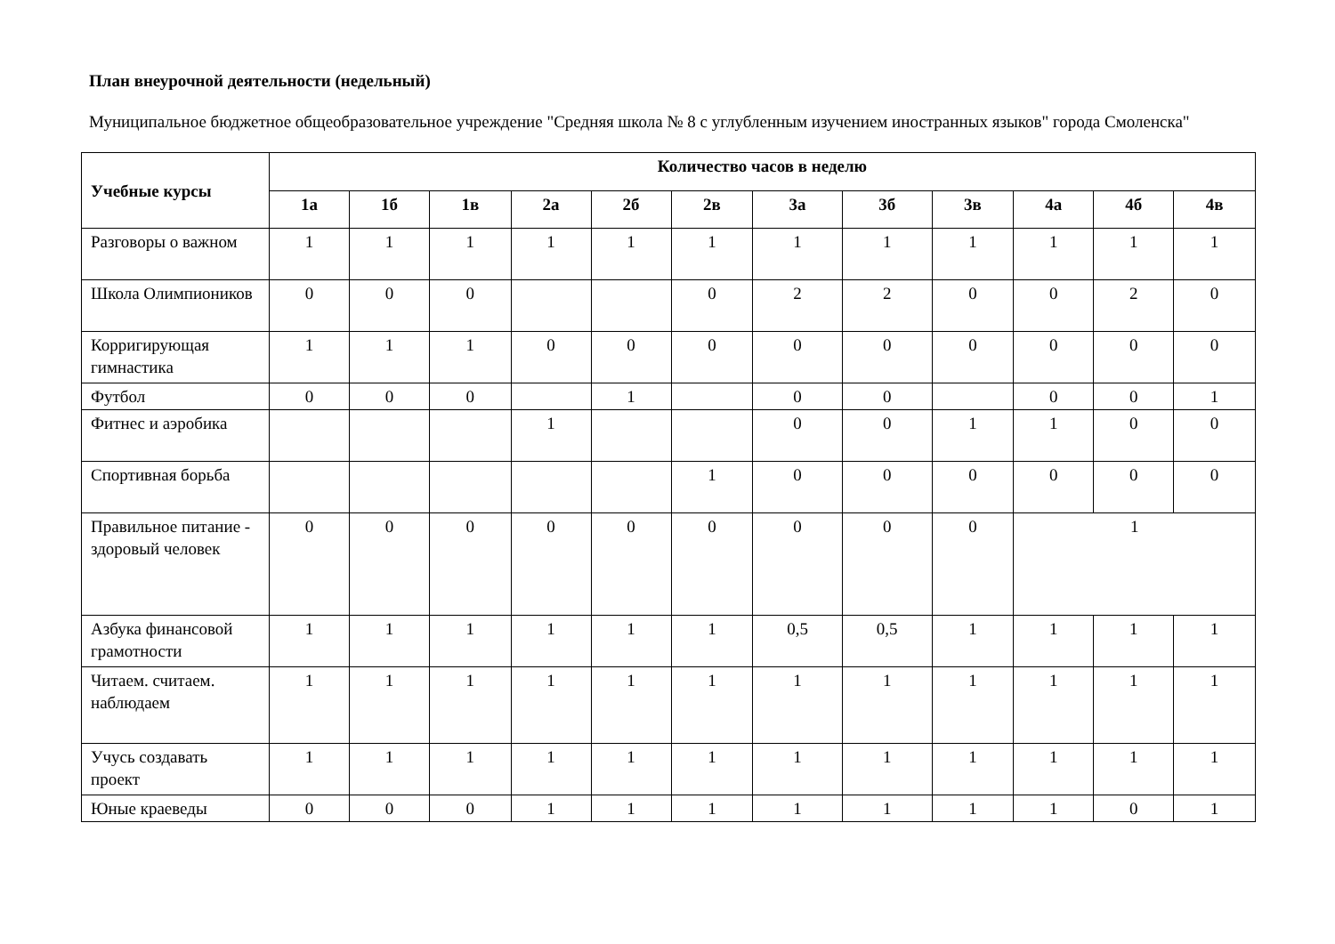План внеурочной деятельности (недельный)
Муниципальное бюджетное общеобразовательное учреждение "Средняя школа № 8 с углубленным изучением иностранных языков" города Смоленска"
| Учебные курсы | Количество часов в неделю | | | | | | | | | | | |
| --- | --- | --- | --- | --- | --- | --- | --- | --- | --- | --- | --- | --- |
| | 1а | 1б | 1в | 2а | 2б | 2в | 3а | 3б | 3в | 4а | 4б | 4в |
| Разговоры о важном | 1 | 1 | 1 | 1 | 1 | 1 | 1 | 1 | 1 | 1 | 1 | 1 |
| Школа Олимпиоников | 0 | 0 | 0 | | | 0 | 2 | 2 | 0 | 0 | 2 | 0 |
| Корригирующая гимнастика | 1 | 1 | 1 | 0 | 0 | 0 | 0 | 0 | 0 | 0 | 0 | 0 |
| Футбол | 0 | 0 | 0 | | 1 | | 0 | 0 | | 0 | 0 | 1 |
| Фитнес и аэробика | | | | 1 | | | 0 | 0 | 1 | 1 | 0 | 0 |
| Спортивная борьба | | | | | | 1 | 0 | 0 | 0 | 0 | 0 | 0 |
| Правильное питание - здоровый человек | 0 | 0 | 0 | 0 | 0 | 0 | 0 | 0 | 0 | 1 | | |
| Азбука финансовой грамотности | 1 | 1 | 1 | 1 | 1 | 1 | 0,5 | 0,5 | 1 | 1 | 1 | 1 |
| Читаем. считаем. наблюдаем | 1 | 1 | 1 | 1 | 1 | 1 | 1 | 1 | 1 | 1 | 1 | 1 |
| Учусь создавать проект | 1 | 1 | 1 | 1 | 1 | 1 | 1 | 1 | 1 | 1 | 1 | 1 |
| Юные краеведы | 0 | 0 | 0 | 1 | 1 | 1 | 1 | 1 | 1 | 1 | 0 | 1 |